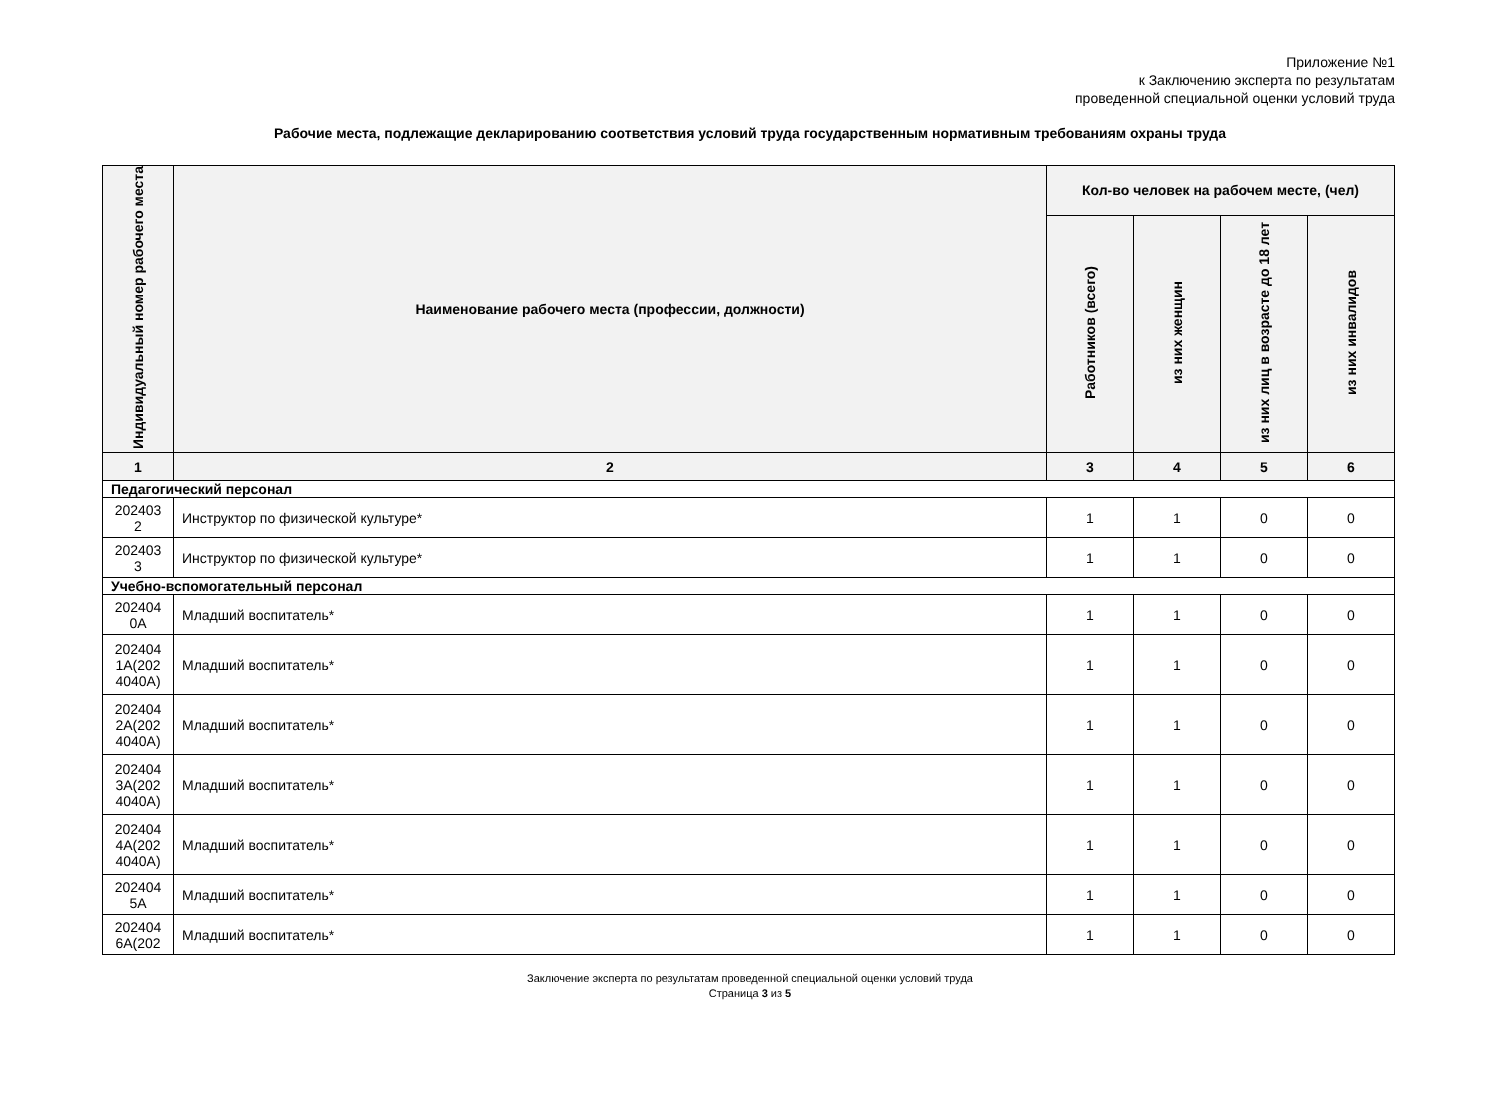Приложение №1
к Заключению эксперта по результатам
проведенной специальной оценки условий труда
Рабочие места, подлежащие декларированию соответствия условий труда государственным нормативным требованиям охраны труда
| Индивидуальный номер рабочего места | Наименование рабочего места (профессии, должности) | Кол-во человек на рабочем месте, (чел) | | | |
| --- | --- | --- | --- | --- | --- |
| | | Работников (всего) | из них женщин | из них лиц в возрасте до 18 лет | из них инвалидов |
| 1 | 2 | 3 | 4 | 5 | 6 |
| Педагогический персонал | | | | | |
| 202403 2 | Инструктор по физической культуре* | 1 | 1 | 0 | 0 |
| 202403 3 | Инструктор по физической культуре* | 1 | 1 | 0 | 0 |
| Учебно-вспомогательный персонал | | | | | |
| 202404 0А | Младший воспитатель* | 1 | 1 | 0 | 0 |
| 202404 1А(202 4040А) | Младший воспитатель* | 1 | 1 | 0 | 0 |
| 202404 2А(202 4040А) | Младший воспитатель* | 1 | 1 | 0 | 0 |
| 202404 3А(202 4040А) | Младший воспитатель* | 1 | 1 | 0 | 0 |
| 202404 4А(202 4040А) | Младший воспитатель* | 1 | 1 | 0 | 0 |
| 202404 5А | Младший воспитатель* | 1 | 1 | 0 | 0 |
| 202404 6А(202 | Младший воспитатель* | 1 | 1 | 0 | 0 |
Заключение эксперта по результатам проведенной специальной оценки условий труда
Страница 3 из 5